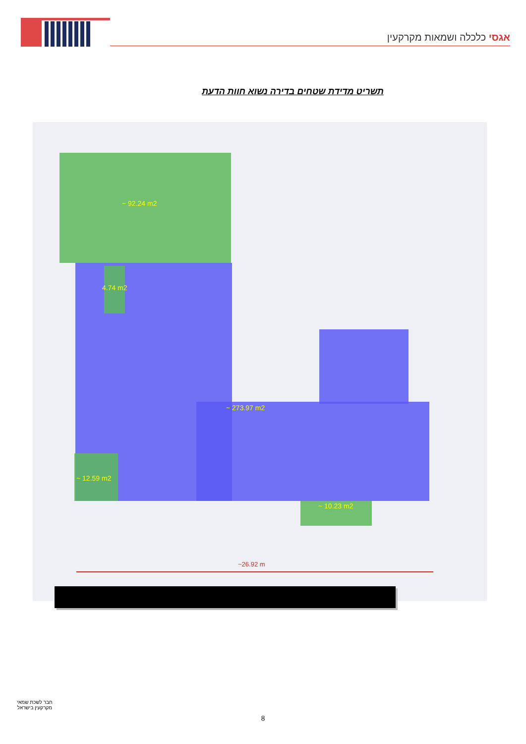אגסי כלכלה ושמאות מקרקעין
תשריט מדידת שטחים בדירה נשוא חוות הדעת
~ 92.24 m2
4.74 m2
~ 273.97 m2
~ 12.59 m2
~ 10.23 m2
~26.92 m
חבר לשכת שמאי
מקרקעין בישראל
8